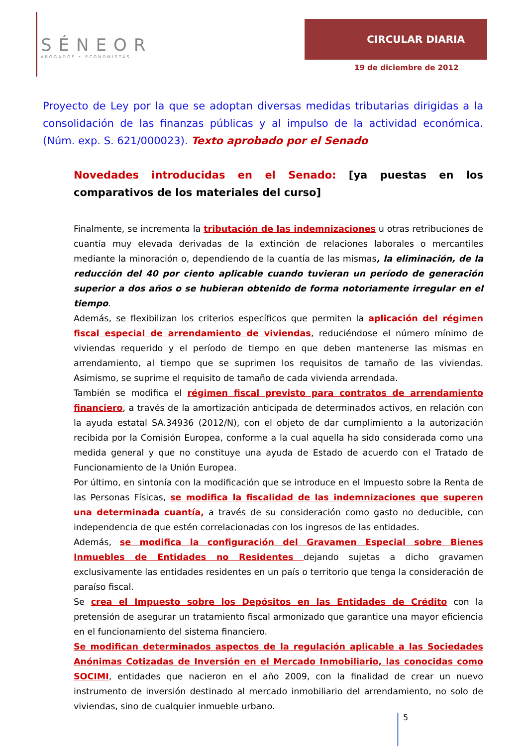SÉNEOR
ABOGADOS • ECONOMISTAS
CIRCULAR DIARIA
19 de diciembre de 2012
Proyecto de Ley por la que se adoptan diversas medidas tributarias dirigidas a la consolidación de las finanzas públicas y al impulso de la actividad económica. (Núm. exp. S. 621/000023). Texto aprobado por el Senado
Novedades introducidas en el Senado: [ya puestas en los comparativos de los materiales del curso]
Finalmente, se incrementa la tributación de las indemnizaciones u otras retribuciones de cuantía muy elevada derivadas de la extinción de relaciones laborales o mercantiles mediante la minoración o, dependiendo de la cuantía de las mismas, la eliminación, de la reducción del 40 por ciento aplicable cuando tuvieran un período de generación superior a dos años o se hubieran obtenido de forma notoriamente irregular en el tiempo.
Además, se flexibilizan los criterios específicos que permiten la aplicación del régimen fiscal especial de arrendamiento de viviendas, reduciéndose el número mínimo de viviendas requerido y el período de tiempo en que deben mantenerse las mismas en arrendamiento, al tiempo que se suprimen los requisitos de tamaño de las viviendas. Asimismo, se suprime el requisito de tamaño de cada vivienda arrendada.
También se modifica el régimen fiscal previsto para contratos de arrendamiento financiero, a través de la amortización anticipada de determinados activos, en relación con la ayuda estatal SA.34936 (2012/N), con el objeto de dar cumplimiento a la autorización recibida por la Comisión Europea, conforme a la cual aquella ha sido considerada como una medida general y que no constituye una ayuda de Estado de acuerdo con el Tratado de Funcionamiento de la Unión Europea.
Por último, en sintonía con la modificación que se introduce en el Impuesto sobre la Renta de las Personas Físicas, se modifica la fiscalidad de las indemnizaciones que superen una determinada cuantía, a través de su consideración como gasto no deducible, con independencia de que estén correlacionadas con los ingresos de las entidades.
Además, se modifica la configuración del Gravamen Especial sobre Bienes Inmuebles de Entidades no Residentes dejando sujetas a dicho gravamen exclusivamente las entidades residentes en un país o territorio que tenga la consideración de paraíso fiscal.
Se crea el Impuesto sobre los Depósitos en las Entidades de Crédito con la pretensión de asegurar un tratamiento fiscal armonizado que garantice una mayor eficiencia en el funcionamiento del sistema financiero.
Se modifican determinados aspectos de la regulación aplicable a las Sociedades Anónimas Cotizadas de Inversión en el Mercado Inmobiliario, las conocidas como SOCIMI, entidades que nacieron en el año 2009, con la finalidad de crear un nuevo instrumento de inversión destinado al mercado inmobiliario del arrendamiento, no solo de viviendas, sino de cualquier inmueble urbano.
5